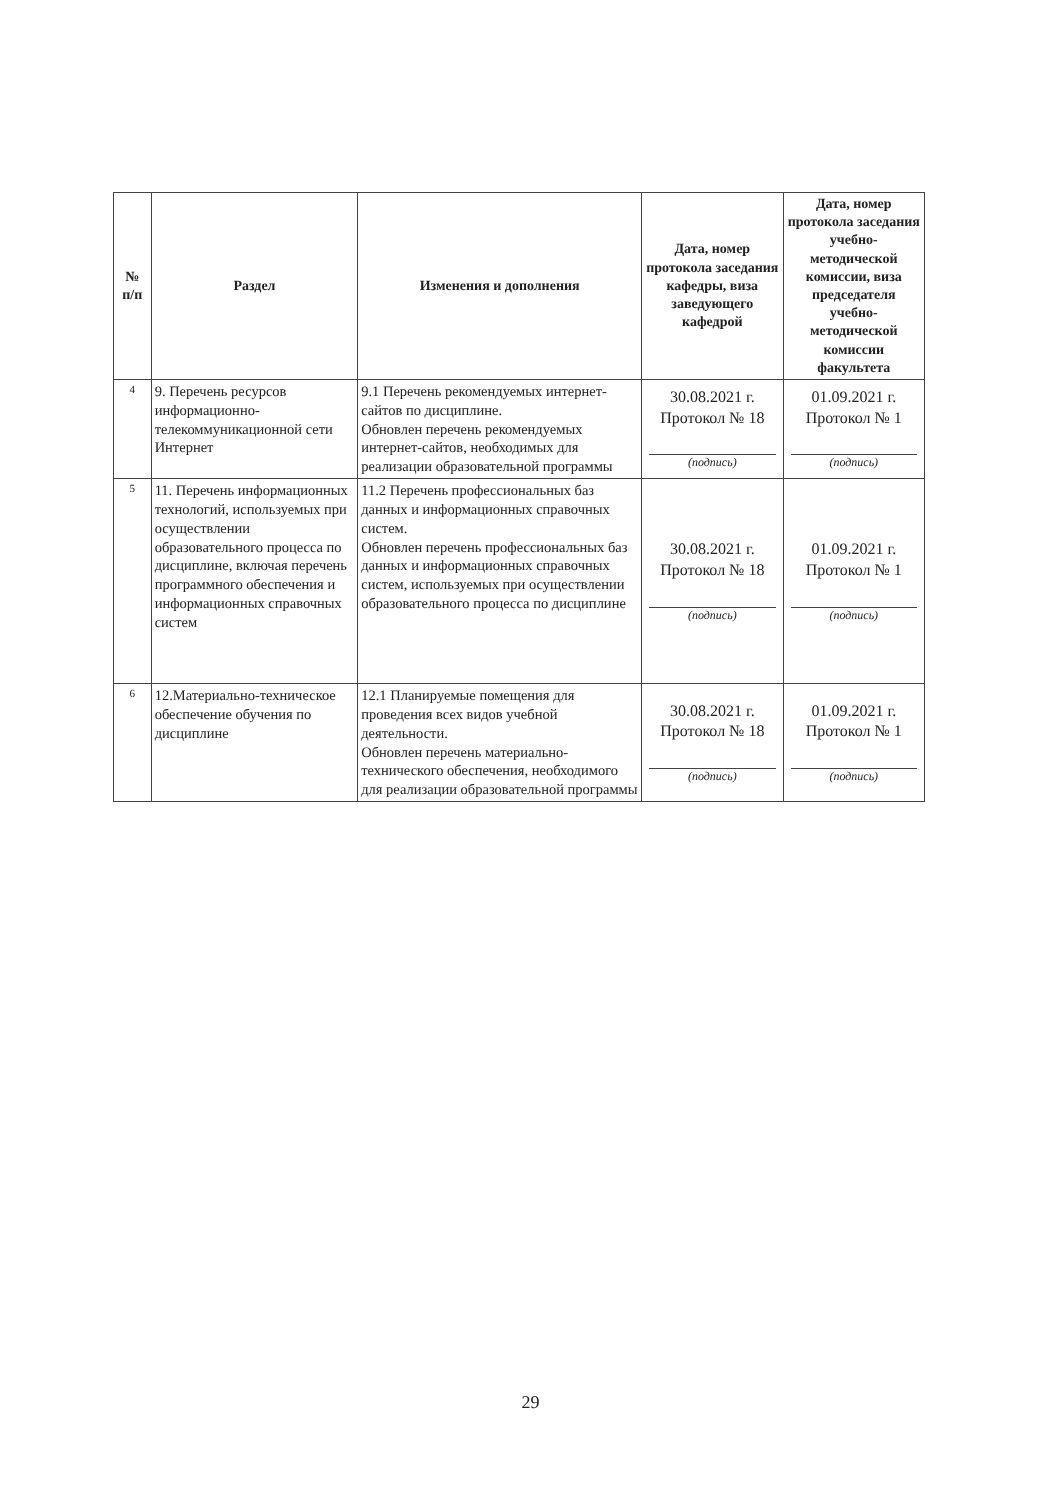| № п/п | Раздел | Изменения и дополнения | Дата, номер протокола заседания кафедры, виза заведующего кафедрой | Дата, номер протокола заседания учебно-методической комиссии, виза председателя учебно-методической комиссии факультета |
| --- | --- | --- | --- | --- |
| 4 | 9. Перечень ресурсов информационно-телекоммуникационной сети Интернет | 9.1 Перечень рекомендуемых интернет-сайтов по дисциплине. Обновлен перечень рекомендуемых интернет-сайтов, необходимых для реализации образовательной программы | 30.08.2021 г. Протокол № 18 (подпись) | 01.09.2021 г. Протокол № 1 (подпись) |
| 5 | 11. Перечень информационных технологий, используемых при осуществлении образовательного процесса по дисциплине, включая перечень программного обеспечения и информационных справочных систем | 11.2 Перечень профессиональных баз данных и информационных справочных систем. Обновлен перечень профессиональных баз данных и информационных справочных систем, используемых при осуществлении образовательного процесса по дисциплине | 30.08.2021 г. Протокол № 18 (подпись) | 01.09.2021 г. Протокол № 1 (подпись) |
| 6 | 12.Материально-техническое обеспечение обучения по дисциплине | 12.1 Планируемые помещения для проведения всех видов учебной деятельности. Обновлен перечень материально-технического обеспечения, необходимого для реализации образовательной программы | 30.08.2021 г. Протокол № 18 (подпись) | 01.09.2021 г. Протокол № 1 (подпись) |
29